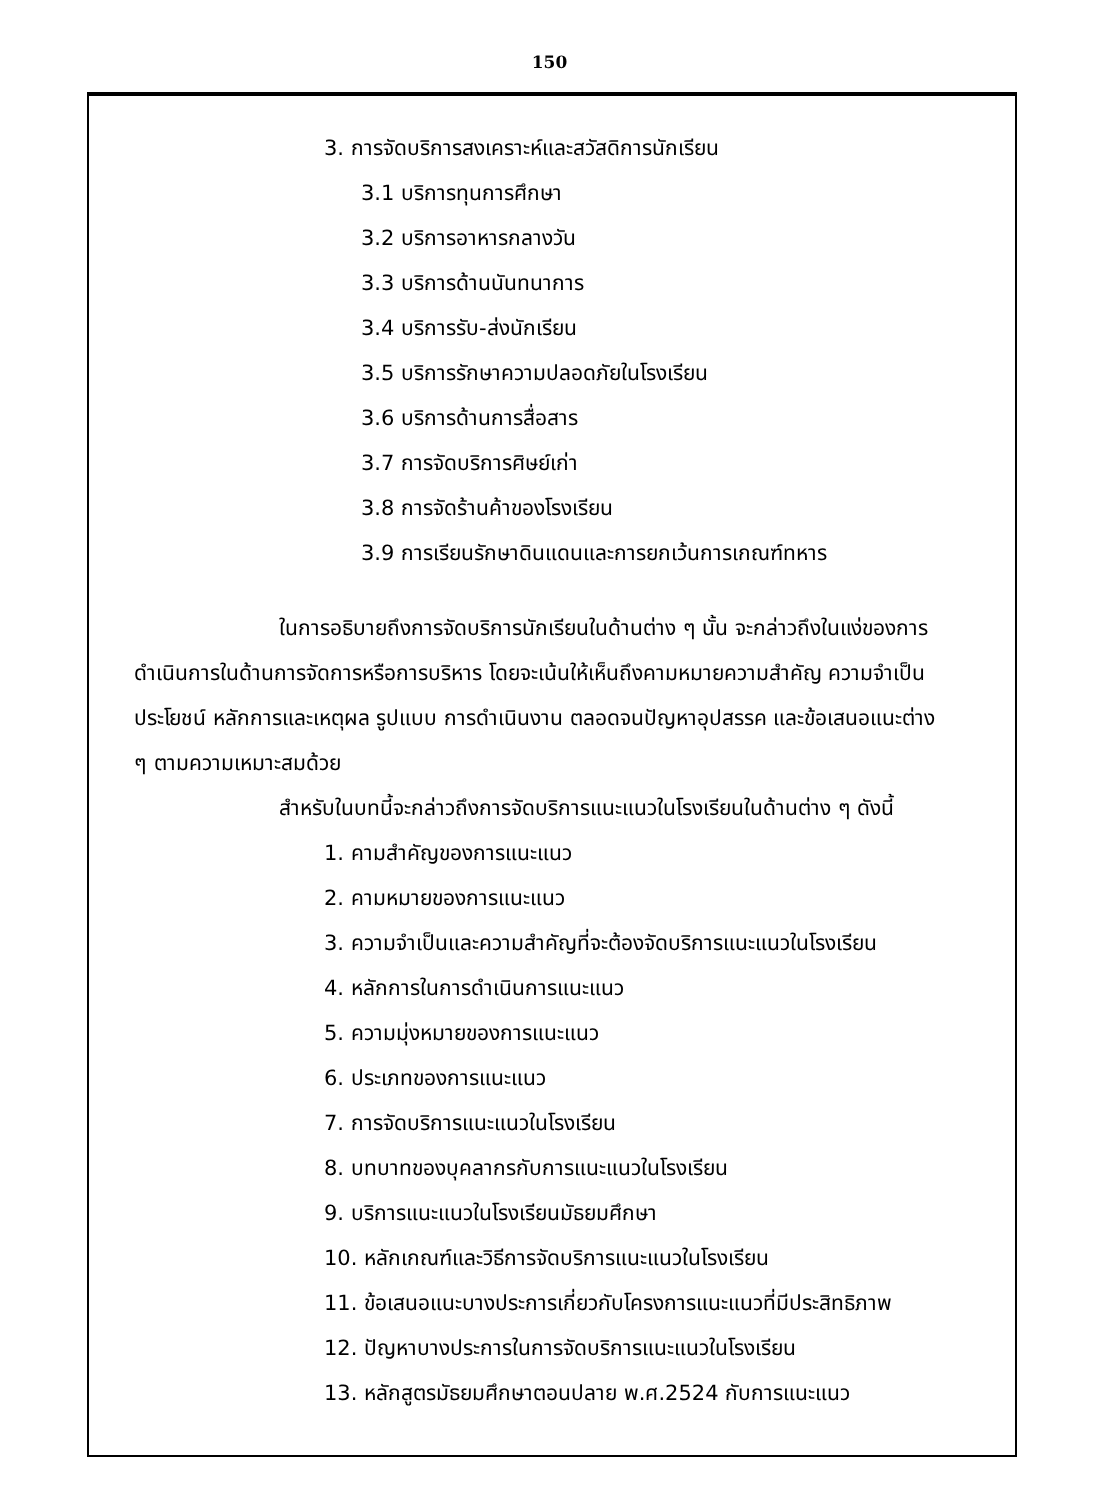150
3. การจัดบริการสงเคราะห์และสวัสดิการนักเรียน
3.1 บริการทุนการศึกษา
3.2 บริการอาหารกลางวัน
3.3 บริการด้านนันทนาการ
3.4 บริการรับ-ส่งนักเรียน
3.5 บริการรักษาความปลอดภัยในโรงเรียน
3.6 บริการด้านการสื่อสาร
3.7 การจัดบริการศิษย์เก่า
3.8 การจัดร้านค้าของโรงเรียน
3.9 การเรียนรักษาดินแดนและการยกเว้นการเกณฑ์ทหาร
ในการอธิบายถึงการจัดบริการนักเรียนในด้านต่าง ๆ นั้น จะกล่าวถึงในแง่ของการดำเนินการในด้านการจัดการหรือการบริหาร โดยจะเน้นให้เห็นถึงคามหมายความสำคัญ ความจำเป็น ประโยชน์ หลักการและเหตุผล รูปแบบ การดำเนินงาน ตลอดจนปัญหาอุปสรรค และข้อเสนอแนะต่าง ๆ ตามความเหมาะสมด้วย
สำหรับในบทนี้จะกล่าวถึงการจัดบริการแนะแนวในโรงเรียนในด้านต่าง ๆ ดังนี้
1. คามสำคัญของการแนะแนว
2. คามหมายของการแนะแนว
3. ความจำเป็นและความสำคัญที่จะต้องจัดบริการแนะแนวในโรงเรียน
4. หลักการในการดำเนินการแนะแนว
5. ความมุ่งหมายของการแนะแนว
6. ประเภทของการแนะแนว
7. การจัดบริการแนะแนวในโรงเรียน
8. บทบาทของบุคลากรกับการแนะแนวในโรงเรียน
9. บริการแนะแนวในโรงเรียนมัธยมศึกษา
10. หลักเกณฑ์และวิธีการจัดบริการแนะแนวในโรงเรียน
11. ข้อเสนอแนะบางประการเกี่ยวกับโครงการแนะแนวที่มีประสิทธิภาพ
12. ปัญหาบางประการในการจัดบริการแนะแนวในโรงเรียน
13. หลักสูตรมัธยมศึกษาตอนปลาย พ.ศ.2524 กับการแนะแนว